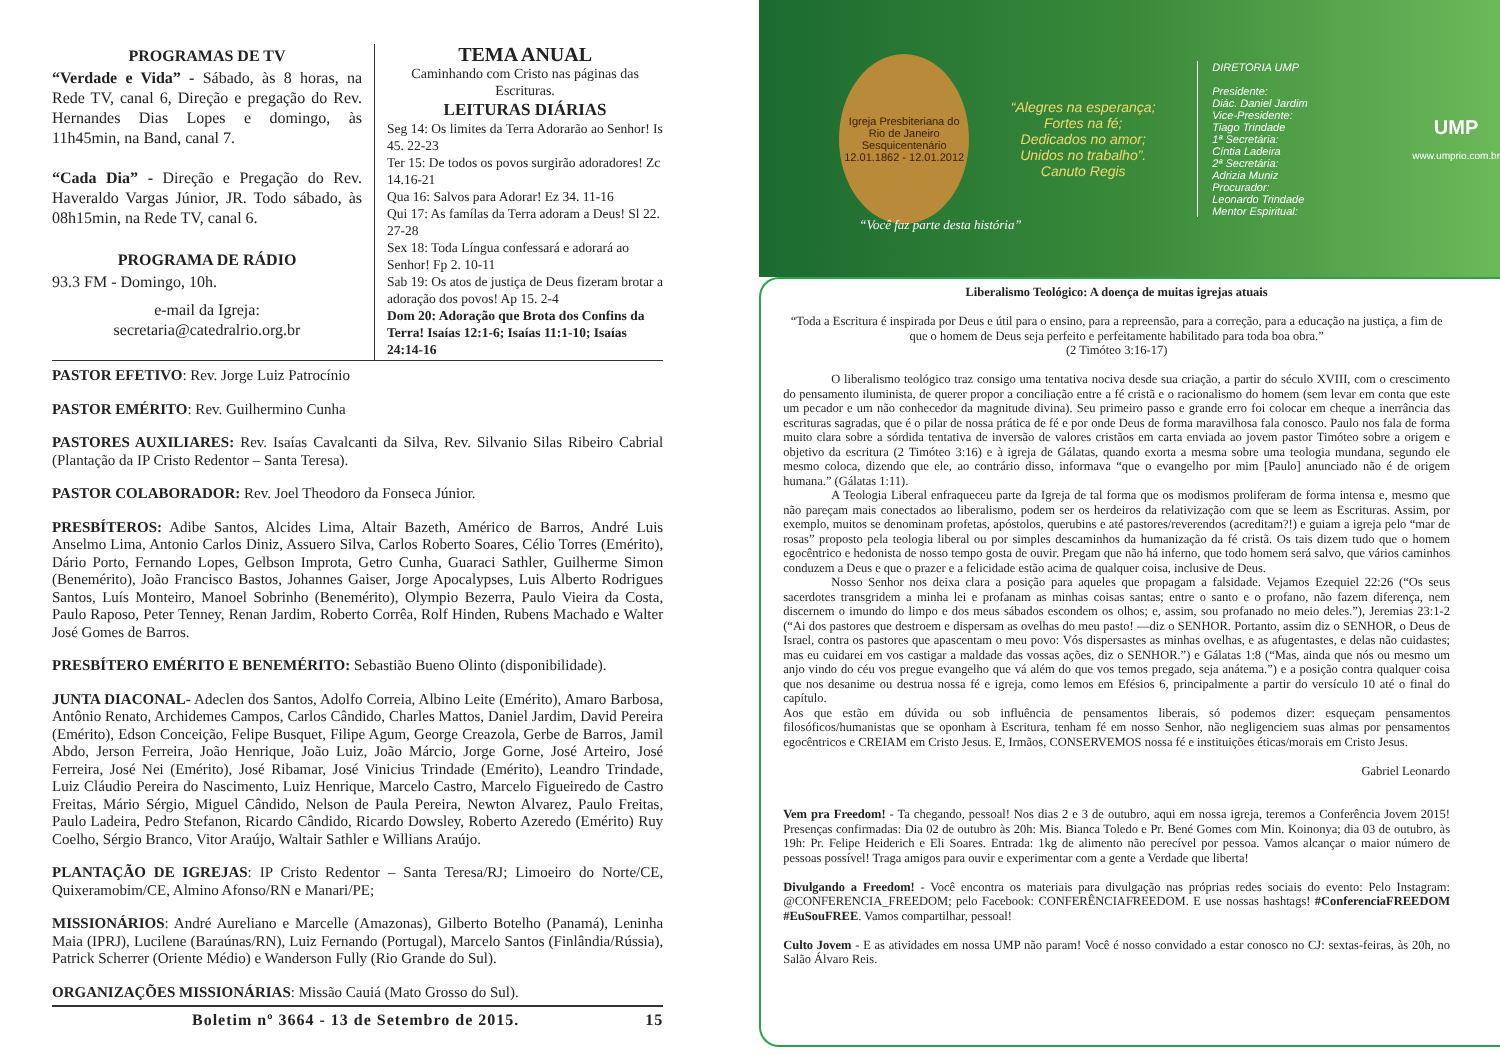PROGRAMAS DE TV
“Verdade e Vida” - Sábado, às 8 horas, na Rede TV, canal 6, Direção e pregação do Rev. Hernandes Dias Lopes e domingo, às 11h45min, na Band, canal 7.
“Cada Dia” - Direção e Pregação do Rev. Haveraldo Vargas Júnior, JR. Todo sábado, às 08h15min, na Rede TV, canal 6.
PROGRAMA DE RÁDIO
93.3 FM - Domingo, 10h.
e-mail da Igreja:
secretaria@catedralrio.org.br
TEMA ANUAL
Caminhando com Cristo nas páginas das Escrituras.
LEITURAS DIÁRIAS
Seg 14: Os limites da Terra Adorarão ao Senhor! Is 45. 22-23
Ter 15: De todos os povos surgirão adoradores! Zc 14.16-21
Qua 16: Salvos para Adorar! Ez 34. 11-16
Qui 17: As famílas da Terra adoram a Deus! Sl 22. 27-28
Sex 18: Toda Língua confessará e adorará ao Senhor! Fp 2. 10-11
Sab 19: Os atos de justiça de Deus fizeram brotar a adoração dos povos! Ap 15. 2-4
Dom 20: Adoração que Brota dos Confins da Terra! Isaías 12:1-6; Isaías 11:1-10; Isaías 24:14-16
PASTOR EFETIVO: Rev. Jorge Luiz Patrocínio
PASTOR EMÉRITO: Rev. Guilhermino Cunha
PASTORES AUXILIARES: Rev. Isaías Cavalcanti da Silva, Rev. Silvanio Silas Ribeiro Cabrial (Plantação da IP Cristo Redentor – Santa Teresa).
PASTOR COLABORADOR: Rev. Joel Theodoro da Fonseca Júnior.
PRESBÍTEROS: Adibe Santos, Alcides Lima, Altair Bazeth, Américo de Barros, André Luis Anselmo Lima, Antonio Carlos Diniz, Assuero Silva, Carlos Roberto Soares, Célio Torres (Emérito), Dário Porto, Fernando Lopes, Gelbson Improta, Getro Cunha, Guaraci Sathler, Guilherme Simon (Benemérito), João Francisco Bastos, Johannes Gaiser, Jorge Apocalypses, Luis Alberto Rodrigues Santos, Luís Monteiro, Manoel Sobrinho (Benemérito), Olympio Bezerra, Paulo Vieira da Costa, Paulo Raposo, Peter Tenney, Renan Jardim, Roberto Corrêa, Rolf Hinden, Rubens Machado e Walter José Gomes de Barros.
PRESBÍTERO EMÉRITO E BENEMÉRITO: Sebastião Bueno Olinto (disponibilidade).
JUNTA DIACONAL- Adeclen dos Santos, Adolfo Correia, Albino Leite (Emérito), Amaro Barbosa, Antônio Renato, Archidemes Campos, Carlos Cândido, Charles Mattos, Daniel Jardim, David Pereira (Emérito), Edson Conceição, Felipe Busquet, Filipe Agum, George Creazola, Gerbe de Barros, Jamil Abdo, Jerson Ferreira, João Henrique, João Luiz, João Márcio, Jorge Gorne, José Arteiro, José Ferreira, José Nei (Emérito), José Ribamar, José Vinicius Trindade (Emérito), Leandro Trindade, Luiz Cláudio Pereira do Nascimento, Luiz Henrique, Marcelo Castro, Marcelo Figueiredo de Castro Freitas, Mário Sérgio, Miguel Cândido, Nelson de Paula Pereira, Newton Alvarez, Paulo Freitas, Paulo Ladeira, Pedro Stefanon, Ricardo Cândido, Ricardo Dowsley, Roberto Azeredo (Emérito) Ruy Coelho, Sérgio Branco, Vitor Araújo, Waltair Sathler e Willians Araújo.
PLANTAÇÃO DE IGREJAS: IP Cristo Redentor – Santa Teresa/RJ; Limoeiro do Norte/CE, Quixeramobim/CE, Almino Afonso/RN e Manari/PE;
MISSIONÁRIOS: André Aureliano e Marcelle (Amazonas), Gilberto Botelho (Panamá), Leninha Maia (IPRJ), Lucilene (Baraúnas/RN), Luiz Fernando (Portugal), Marcelo Santos (Finlândia/Rússia), Patrick Scherrer (Oriente Médio) e Wanderson Fully (Rio Grande do Sul).
ORGANIZAÇÕES MISSIONÁRIAS: Missão Cauiá (Mato Grosso do Sul).
Boletim nº 3664 - 13 de Setembro de 2015. 15
Igreja Presbiteriana do Rio de Janeiro
Sesquicentenário
12.01.1862 - 12.01.2012
“Alegres na esperança;
Fortes na fé;
Dedicados no amor;
Unidos no trabalho”.
Canuto Regis
DIRETORIA UMP
Presidente:
Diác. Daniel Jardim
Vice-Presidente:
Tiago Trindade
1ª Secretária:
Cíntia Ladeira
2ª Secretária:
Adrizia Muniz
Procurador:
Leonardo Trindade
Mentor Espiritual:
UMP
www.umprio.com.br
“Você faz parte desta história”
Liberalismo Teológico: A doença de muitas igrejas atuais
“Toda a Escritura é inspirada por Deus e útil para o ensino, para a repreensão, para a correção, para a educação na justiça, a fim de que o homem de Deus seja perfeito e perfeitamente habilitado para toda boa obra.”
(2 Timóteo 3:16-17)
O liberalismo teológico traz consigo uma tentativa nociva desde sua criação, a partir do século XVIII, com o crescimento do pensamento iluminista, de querer propor a conciliação entre a fé cristã e o racionalismo do homem (sem levar em conta que este um pecador e um não conhecedor da magnitude divina). Seu primeiro passo e grande erro foi colocar em cheque a inerrância das escrituras sagradas, que é o pilar de nossa prática de fé e por onde Deus de forma maravilhosa fala conosco. Paulo nos fala de forma muito clara sobre a sórdida tentativa de inversão de valores cristãos em carta enviada ao jovem pastor Timóteo sobre a origem e objetivo da escritura (2 Timóteo 3:16) e à igreja de Gálatas, quando exorta a mesma sobre uma teologia mundana, segundo ele mesmo coloca, dizendo que ele, ao contrário disso, informava “que o evangelho por mim [Paulo] anunciado não é de origem humana.” (Gálatas 1:11).
A Teologia Liberal enfraqueceu parte da Igreja de tal forma que os modismos proliferam de forma intensa e, mesmo que não pareçam mais conectados ao liberalismo, podem ser os herdeiros da relativização com que se leem as Escrituras. Assim, por exemplo, muitos se denominam profetas, apóstolos, querubins e até pastores/reverendos (acreditam?!) e guiam a igreja pelo “mar de rosas” proposto pela teologia liberal ou por simples descaminhos da humanização da fé cristã. Os tais dizem tudo que o homem egocêntrico e hedonista de nosso tempo gosta de ouvir. Pregam que não há inferno, que todo homem será salvo, que vários caminhos conduzem a Deus e que o prazer e a felicidade estão acima de qualquer coisa, inclusive de Deus.
Nosso Senhor nos deixa clara a posição para aqueles que propagam a falsidade. Vejamos Ezequiel 22:26 (“Os seus sacerdotes transgridem a minha lei e profanam as minhas coisas santas; entre o santo e o profano, não fazem diferença, nem discernem o imundo do limpo e dos meus sábados escondem os olhos; e, assim, sou profanado no meio deles.”), Jeremias 23:1-2 (“Ai dos pastores que destroem e dispersam as ovelhas do meu pasto! —diz o SENHOR. Portanto, assim diz o SENHOR, o Deus de Israel, contra os pastores que apascentam o meu povo: Vós dispersastes as minhas ovelhas, e as afugentastes, e delas não cuidastes; mas eu cuidarei em vos castigar a maldade das vossas ações, diz o SENHOR.”) e Gálatas 1:8 (“Mas, ainda que nós ou mesmo um anjo vindo do céu vos pregue evangelho que vá além do que vos temos pregado, seja anátema.”) e a posição contra qualquer coisa que nos desanime ou destrua nossa fé e igreja, como lemos em Efésios 6, principalmente a partir do versículo 10 até o final do capítulo.
Aos que estão em dúvida ou sob influência de pensamentos liberais, só podemos dizer: esqueçam pensamentos filosóficos/humanistas que se oponham à Escritura, tenham fé em nosso Senhor, não negligenciem suas almas por pensamentos egocêntricos e CREIAM em Cristo Jesus. E, Irmãos, CONSERVEMOS nossa fé e instituições éticas/morais em Cristo Jesus.
Gabriel Leonardo
Vem pra Freedom! - Ta chegando, pessoal! Nos dias 2 e 3 de outubro, aqui em nossa igreja, teremos a Conferência Jovem 2015! Presenças confirmadas: Dia 02 de outubro às 20h: Mis. Bianca Toledo e Pr. Bené Gomes com Min. Koinonya; dia 03 de outubro, às 19h: Pr. Felipe Heiderich e Eli Soares. Entrada: 1kg de alimento não perecível por pessoa. Vamos alcançar o maior número de pessoas possível! Traga amigos para ouvir e experimentar com a gente a Verdade que liberta!
Divulgando a Freedom! - Você encontra os materiais para divulgação nas próprias redes sociais do evento: Pelo Instagram: @CONFERENCIA_FREEDOM; pelo Facebook: CONFERÊNCIAFREEDOM. E use nossas hashtags! #ConferenciaFREEDOM #EuSouFREE. Vamos compartilhar, pessoal!
Culto Jovem - E as atividades em nossa UMP não param! Você é nosso convidado a estar conosco no CJ: sextas-feiras, às 20h, no Salão Álvaro Reis.